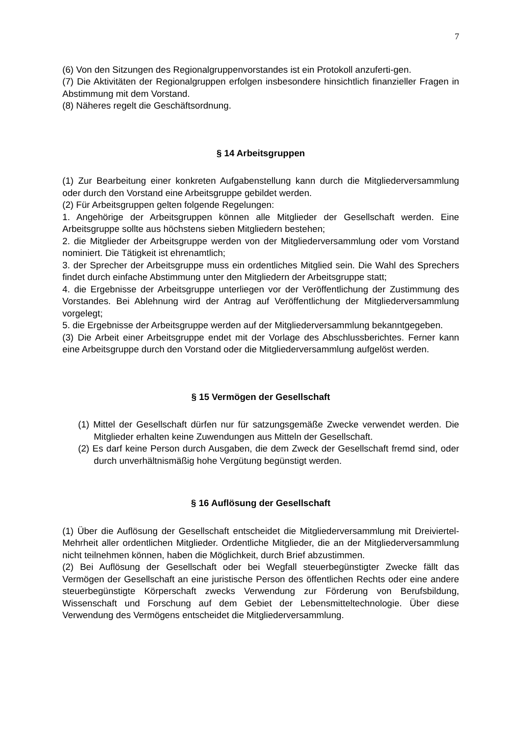7
(6) Von den Sitzungen des Regionalgruppenvorstandes ist ein Protokoll anzuferti-gen.
(7) Die Aktivitäten der Regionalgruppen erfolgen insbesondere hinsichtlich finanzieller Fragen in Abstimmung mit dem Vorstand.
(8) Näheres regelt die Geschäftsordnung.
§ 14 Arbeitsgruppen
(1) Zur Bearbeitung einer konkreten Aufgabenstellung kann durch die Mitgliederversammlung oder durch den Vorstand eine Arbeitsgruppe gebildet werden.
(2) Für Arbeitsgruppen gelten folgende Regelungen:
1. Angehörige der Arbeitsgruppen können alle Mitglieder der Gesellschaft werden. Eine Arbeitsgruppe sollte aus höchstens sieben Mitgliedern bestehen;
2. die Mitglieder der Arbeitsgruppe werden von der Mitgliederversammlung oder vom Vorstand nominiert. Die Tätigkeit ist ehrenamtlich;
3. der Sprecher der Arbeitsgruppe muss ein ordentliches Mitglied sein. Die Wahl des Sprechers findet durch einfache Abstimmung unter den Mitgliedern der Arbeitsgruppe statt;
4. die Ergebnisse der Arbeitsgruppe unterliegen vor der Veröffentlichung der Zustimmung des Vorstandes. Bei Ablehnung wird der Antrag auf Veröffentlichung der Mitgliederversammlung vorgelegt;
5. die Ergebnisse der Arbeitsgruppe werden auf der Mitgliederversammlung bekanntgegeben.
(3) Die Arbeit einer Arbeitsgruppe endet mit der Vorlage des Abschlussberichtes. Ferner kann eine Arbeitsgruppe durch den Vorstand oder die Mitgliederversammlung aufgelöst werden.
§ 15 Vermögen der Gesellschaft
(1) Mittel der Gesellschaft dürfen nur für satzungsgemäße Zwecke verwendet werden. Die Mitglieder erhalten keine Zuwendungen aus Mitteln der Gesellschaft.
(2) Es darf keine Person durch Ausgaben, die dem Zweck der Gesellschaft fremd sind, oder durch unverhältnismäßig hohe Vergütung begünstigt werden.
§ 16 Auflösung der Gesellschaft
(1) Über die Auflösung der Gesellschaft entscheidet die Mitgliederversammlung mit Dreiviertel-Mehrheit aller ordentlichen Mitglieder. Ordentliche Mitglieder, die an der Mitgliederversammlung nicht teilnehmen können, haben die Möglichkeit, durch Brief abzustimmen.
(2) Bei Auflösung der Gesellschaft oder bei Wegfall steuerbegünstigter Zwecke fällt das Vermögen der Gesellschaft an eine juristische Person des öffentlichen Rechts oder eine andere steuerbegünstigte Körperschaft zwecks Verwendung zur Förderung von Berufsbildung, Wissenschaft und Forschung auf dem Gebiet der Lebensmitteltechnologie. Über diese Verwendung des Vermögens entscheidet die Mitgliederversammlung.